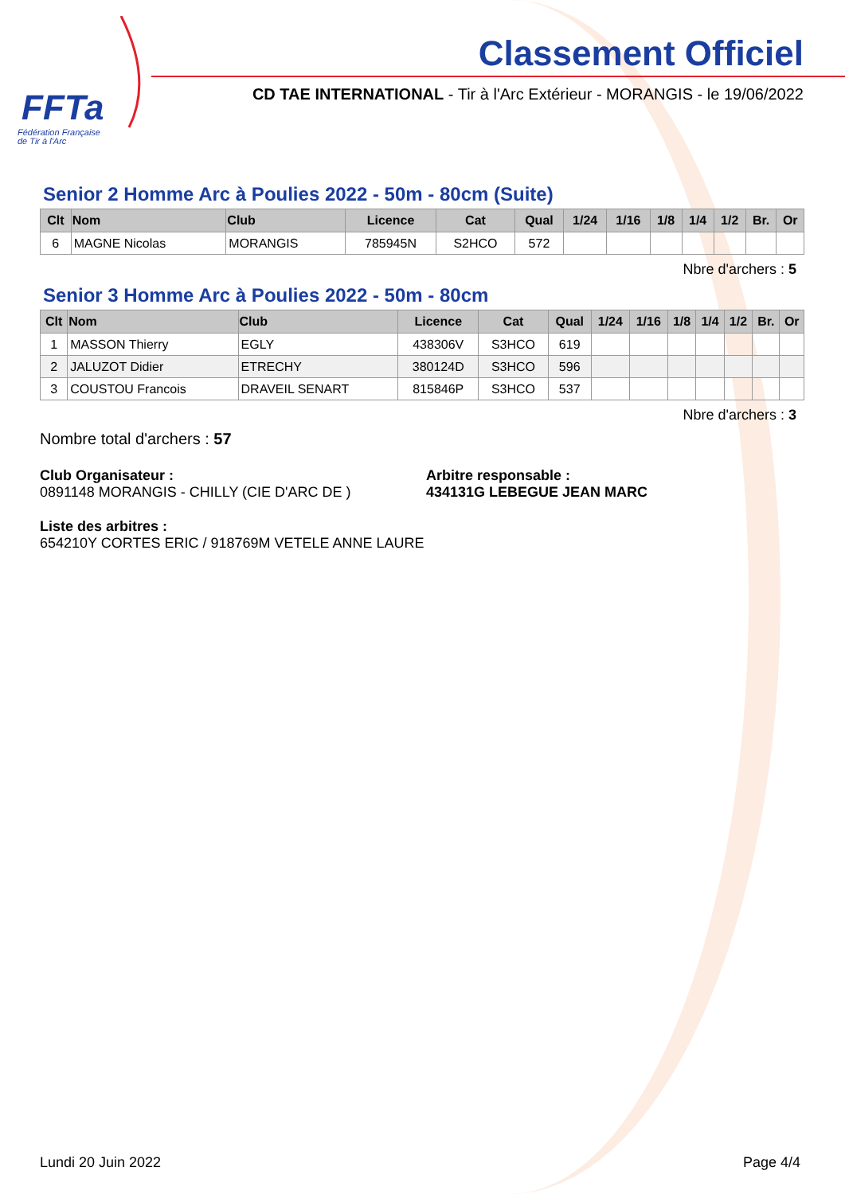FFTa
Fédération Française
de Tir à l'Arc
Classement Officiel
CD TAE INTERNATIONAL - Tir à l'Arc Extérieur - MORANGIS - le 19/06/2022
Senior 2 Homme Arc à Poulies 2022 - 50m - 80cm (Suite)
| Clt | Nom | Club | Licence | Cat | Qual | 1/24 | 1/16 | 1/8 | 1/4 | 1/2 | Br. | Or |
| --- | --- | --- | --- | --- | --- | --- | --- | --- | --- | --- | --- | --- |
| 6 | MAGNE Nicolas | MORANGIS | 785945N | S2HCO | 572 | | | | | | | |
Nbre d'archers : 5
Senior 3 Homme Arc à Poulies 2022 - 50m - 80cm
| Clt | Nom | Club | Licence | Cat | Qual | 1/24 | 1/16 | 1/8 | 1/4 | 1/2 | Br. | Or |
| --- | --- | --- | --- | --- | --- | --- | --- | --- | --- | --- | --- | --- |
| 1 | MASSON Thierry | EGLY | 438306V | S3HCO | 619 | | | | | | | |
| 2 | JALUZOT Didier | ETRECHY | 380124D | S3HCO | 596 | | | | | | | |
| 3 | COUSTOU Francois | DRAVEIL SENART | 815846P | S3HCO | 537 | | | | | | | |
Nbre d'archers : 3
Nombre total d'archers : 57
Club Organisateur :
0891148 MORANGIS - CHILLY (CIE D'ARC DE )
Arbitre responsable :
434131G LEBEGUE JEAN MARC
Liste des arbitres :
654210Y CORTES ERIC / 918769M VETELE ANNE LAURE
Lundi 20 Juin 2022 Page 4/4